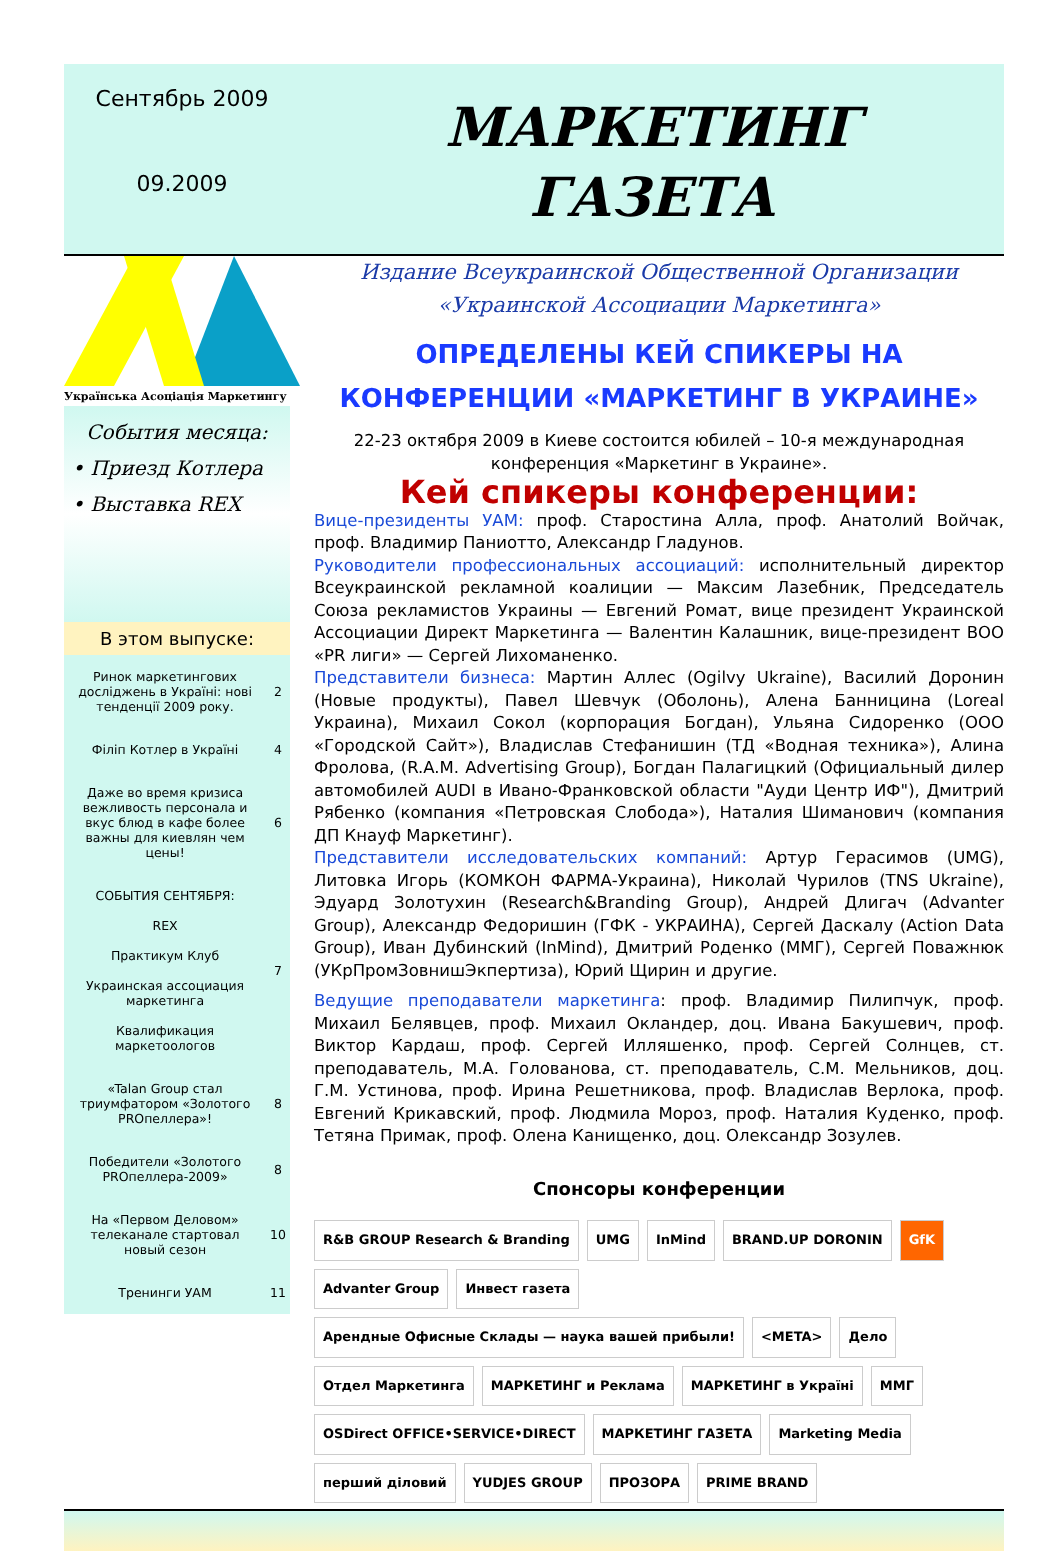Сентябрь 2009
09.2009
МАРКЕТИНГ
ГАЗЕТА
Українська Асоціація Маркетингу
События месяца:
• Приезд Котлера
• Выставка REX
В этом выпуске:
| Ринок маркетингових досліджень в Україні: нові тенденції 2009 року. | 2 |
| Філіп Котлер в Україні | 4 |
| Даже во время кризиса вежливость персонала и вкус блюд в кафе более важны для киевлян чем цены! | 6 |
| СОБЫТИЯ СЕНТЯБРЯ: REX Практикум Клуб Украинская ассоциация маркетинга Квалификация маркетоологов | 7 |
| «Talan Group стал триумфатором «Золотого PROпеллера»! | 8 |
| Победители «Золотого PROпеллера-2009» | 8 |
| На «Первом Деловом» телеканале стартовал новый сезон | 10 |
| Тренинги УАМ | 11 |
Издание Всеукраинской Общественной Организации
«Украинской Ассоциации Маркетинга»
ОПРЕДЕЛЕНЫ КЕЙ СПИКЕРЫ НА КОНФЕРЕНЦИИ «МАРКЕТИНГ В УКРАИНЕ»
22-23 октября 2009 в Киеве состоится юбилей – 10-я международная конференция «Маркетинг в Украине».
Кей спикеры конференции:
Вице-президенты УАМ: проф. Старостина Алла, проф. Анатолий Войчак, проф. Владимир Паниотто, Александр Гладунов.
Руководители профессиональных ассоциаций: исполнительный директор Всеукраинской рекламной коалиции — Максим Лазебник, Председатель Союза рекламистов Украины — Евгений Ромат, вице президент Украинской Ассоциации Директ Маркетинга — Валентин Калашник, вице-президент ВОО «PR лиги» — Сергей Лихоманенко.
Представители бизнеса: Мартин Аллес (Ogilvy Ukraine), Василий Доронин (Новые продукты), Павел Шевчук (Оболонь), Алена Банницина (Loreal Украина), Михаил Сокол (корпорация Богдан), Ульяна Сидоренко (ООО «Городской Сайт»), Владислав Стефанишин (ТД «Водная техника»), Алина Фролова, (R.A.M. Advertising Group), Богдан Палагицкий (Официальный дилер автомобилей AUDI в Ивано-Франковской области "Ауди Центр ИФ"), Дмитрий Рябенко (компания «Петровская Слобода»), Наталия Шиманович (компания ДП Кнауф Маркетинг).
Представители исследовательских компаний: Артур Герасимов (UMG), Литовка Игорь (КОМКОН ФАРМА-Украина), Николай Чурилов (TNS Ukraine), Эдуард Золотухин (Research&Branding Group), Андрей Длигач (Advanter Group), Александр Федоришин (ГФК - УКРАИНА), Сергей Даскалу (Action Data Group), Иван Дубинский (InMind), Дмитрий Роденко (ММГ), Сергей Поважнюк (УКрПромЗовнишЭкпертиза), Юрий Щирин и другие.
Ведущие преподаватели маркетинга: проф. Владимир Пилипчук, проф. Михаил Белявцев, проф. Михаил Окландер, доц. Ивана Бакушевич, проф. Виктор Кардаш, проф. Сергей Илляшенко, проф. Сергей Солнцев, ст. преподаватель, М.А. Голованова, ст. преподаватель, С.М. Мельников, доц. Г.М. Устинова, проф. Ирина Решетникова, проф. Владислав Верлока, проф. Евгений Крикавский, проф. Людмила Мороз, проф. Наталия Куденко, проф. Тетяна Примак, проф. Олена Канищенко, доц. Олександр Зозулев.
Спонсоры конференции
R&B GROUP Research & Branding UMG InMind BRAND.UP DORONIN GfK Advanter Group Инвест газета Арендные Офисные Склады — наука вашей прибыли! <META> Дело Отдел Маркетинга МАРКЕТИНГ и Реклама МАРКЕТИНГ в Україні ММГ OSDirect OFFICE•SERVICE•DIRECT МАРКЕТИНГ ГАЗЕТА Marketing Media перший діловий YUDJES GROUP ПРОЗОРА PRIME BRAND